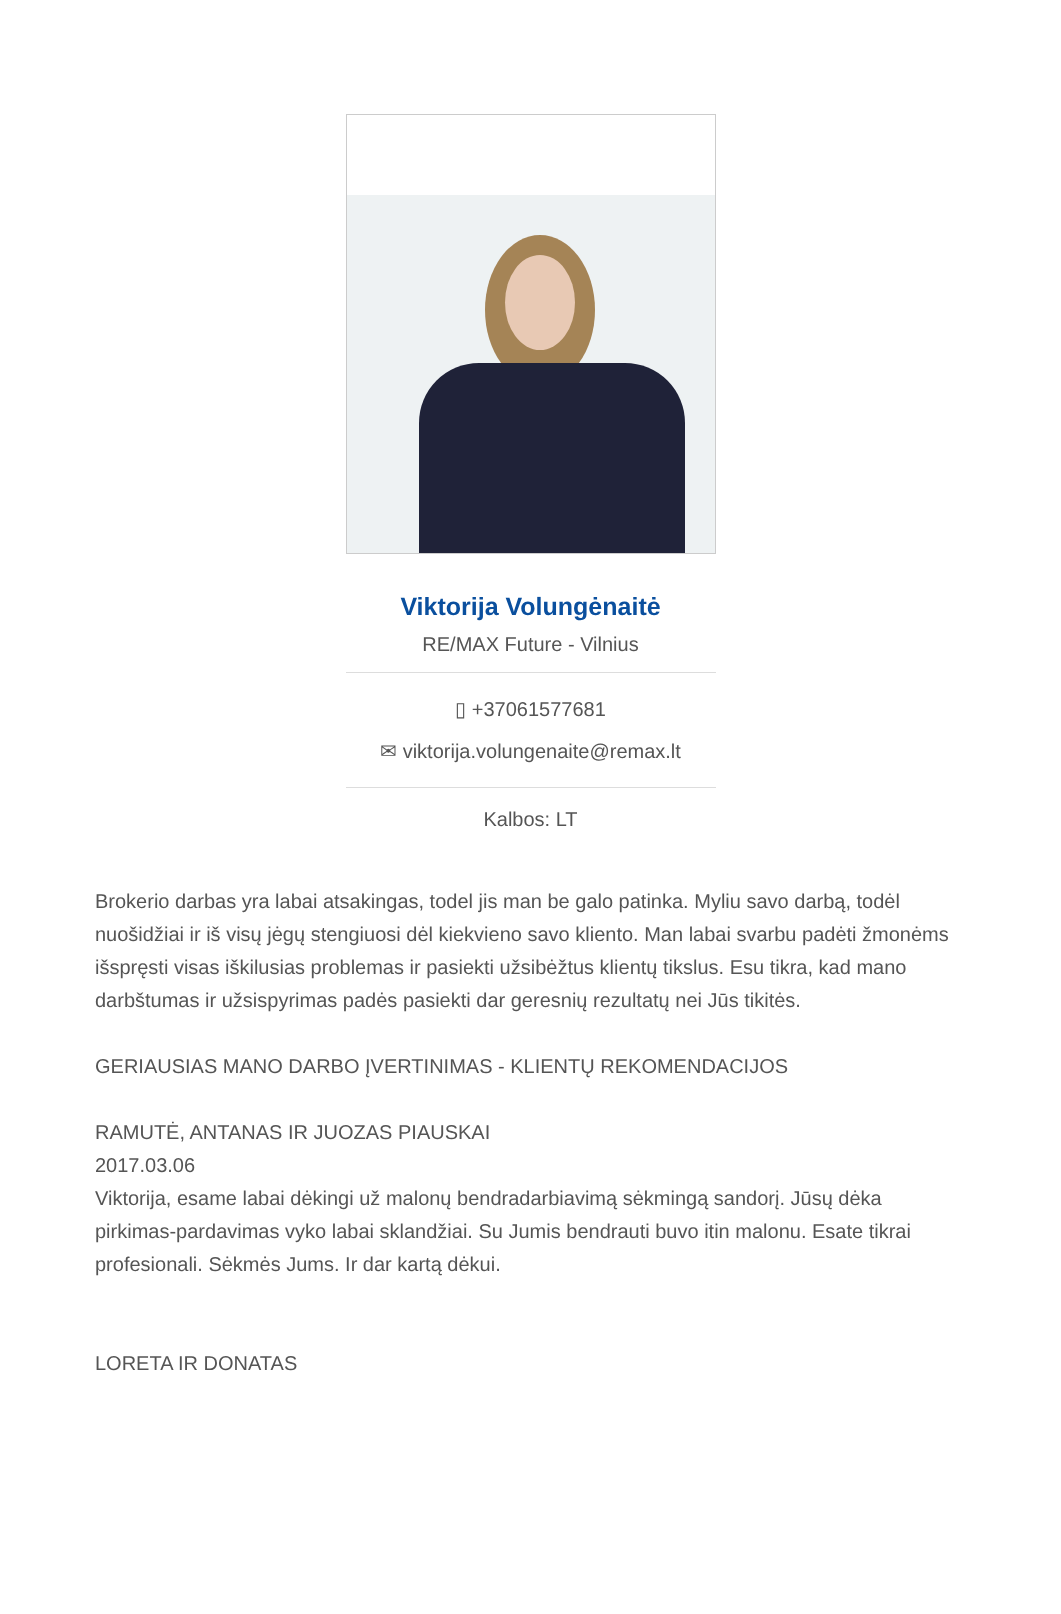Viktorija Volungėnaitė
RE/MAX Future - Vilnius
▯ +37061577681
✉ viktorija.volungenaite@remax.lt
Kalbos: LT
Brokerio darbas yra labai atsakingas, todel jis man be galo patinka. Myliu savo darbą, todėl nuošidžiai ir iš visų jėgų stengiuosi dėl kiekvieno savo kliento. Man labai svarbu padėti žmonėms išspręsti visas iškilusias problemas ir pasiekti užsibėžtus klientų tikslus. Esu tikra, kad mano darbštumas ir užsispyrimas padės pasiekti dar geresnių rezultatų nei Jūs tikitės.
GERIAUSIAS MANO DARBO ĮVERTINIMAS - KLIENTŲ REKOMENDACIJOS
RAMUTĖ, ANTANAS IR JUOZAS PIAUSKAI
2017.03.06
Viktorija, esame labai dėkingi už malonų bendradarbiavimą sėkmingą sandorį. Jūsų dėka pirkimas-pardavimas vyko labai sklandžiai. Su Jumis bendrauti buvo itin malonu. Esate tikrai profesionali. Sėkmės Jums. Ir dar kartą dėkui.
LORETA IR DONATAS